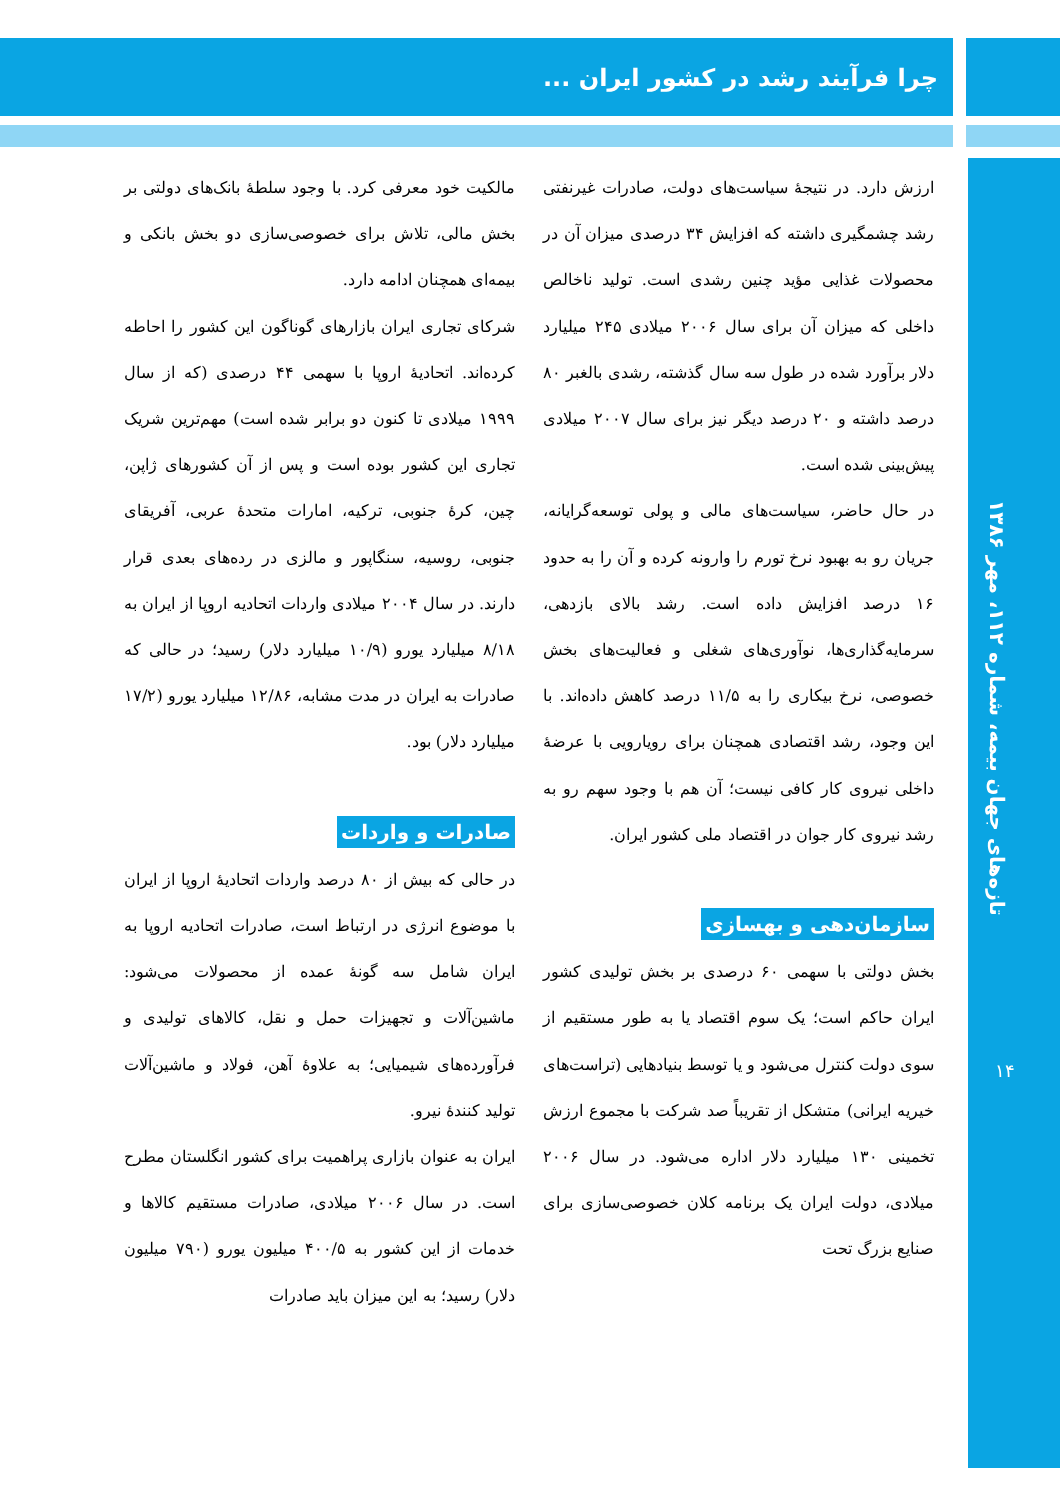چرا فرآیند رشد در کشور ایران ...
ارزش دارد. در نتیجهٔ سیاست‌های دولت، صادرات غیرنفتی رشد چشمگیری داشته که افزایش ۳۴ درصدی میزان آن در محصولات غذایی مؤید چنین رشدی است. تولید ناخالص داخلی که میزان آن برای سال ۲۰۰۶ میلادی ۲۴۵ میلیارد دلار برآورد شده در طول سه سال گذشته، رشدی بالغبر ۸۰ درصد داشته و ۲۰ درصد دیگر نیز برای سال ۲۰۰۷ میلادی پیش‌بینی شده است.
در حال حاضر، سیاست‌های مالی و پولی توسعه‌گرایانه، جریان رو به بهبود نرخ تورم را وارونه کرده و آن را به حدود ۱۶ درصد افزایش داده است. رشد بالای بازدهی، سرمایه‌گذاری‌ها، نوآوری‌های شغلی و فعالیت‌های بخش خصوصی، نرخ بیکاری را به ۱۱/۵ درصد کاهش داده‌اند. با این وجود، رشد اقتصادی همچنان برای رویارویی با عرضهٔ داخلی نیروی کار کافی نیست؛ آن هم با وجود سهم رو به رشد نیروی کار جوان در اقتصاد ملی کشور ایران.
سازمان‌دهی و بهسازی
بخش دولتی با سهمی ۶۰ درصدی بر بخش تولیدی کشور ایران حاکم است؛ یک سوم اقتصاد یا به طور مستقیم از سوی دولت کنترل می‌شود و یا توسط بنیادهایی (تراست‌های خیریه ایرانی) متشکل از تقریباً صد شرکت با مجموع ارزش تخمینی ۱۳۰ میلیارد دلار اداره می‌شود. در سال ۲۰۰۶ میلادی، دولت ایران یک برنامه کلان خصوصی‌سازی برای صنایع بزرگ تحت
مالکیت خود معرفی کرد. با وجود سلطهٔ بانک‌های دولتی بر بخش مالی، تلاش برای خصوصی‌سازی دو بخش بانکی و بیمه‌ای همچنان ادامه دارد.
شرکای تجاری ایران بازارهای گوناگون این کشور را احاطه کرده‌اند. اتحادیهٔ اروپا با سهمی ۴۴ درصدی (که از سال ۱۹۹۹ میلادی تا کنون دو برابر شده است) مهم‌ترین شریک تجاری این کشور بوده است و پس از آن کشورهای ژاپن، چین، کرهٔ جنوبی، ترکیه، امارات متحدهٔ عربی، آفریقای جنوبی، روسیه، سنگاپور و مالزی در رده‌های بعدی قرار دارند. در سال ۲۰۰۴ میلادی واردات اتحادیه اروپا از ایران به ۸/۱۸ میلیارد یورو (۱۰/۹ میلیارد دلار) رسید؛ در حالی که صادرات به ایران در مدت مشابه، ۱۲/۸۶ میلیارد یورو (۱۷/۲ میلیارد دلار) بود.
صادرات و واردات
در حالی که بیش از ۸۰ درصد واردات اتحادیهٔ اروپا از ایران با موضوع انرژی در ارتباط است، صادرات اتحادیه اروپا به ایران شامل سه گونهٔ عمده از محصولات می‌شود: ماشین‌آلات و تجهیزات حمل و نقل، کالاهای تولیدی و فرآورده‌های شیمیایی؛ به علاوهٔ آهن، فولاد و ماشین‌آلات تولید کنندهٔ نیرو.
ایران به عنوان بازاری پراهمیت برای کشور انگلستان مطرح است. در سال ۲۰۰۶ میلادی، صادرات مستقیم کالاها و خدمات از این کشور به ۴۰۰/۵ میلیون یورو (۷۹۰ میلیون دلار) رسید؛ به این میزان باید صادرات
تازه‌های جهان بیمه، شماره ۱۱۲، مهر ۱۳۸۶
۱۴